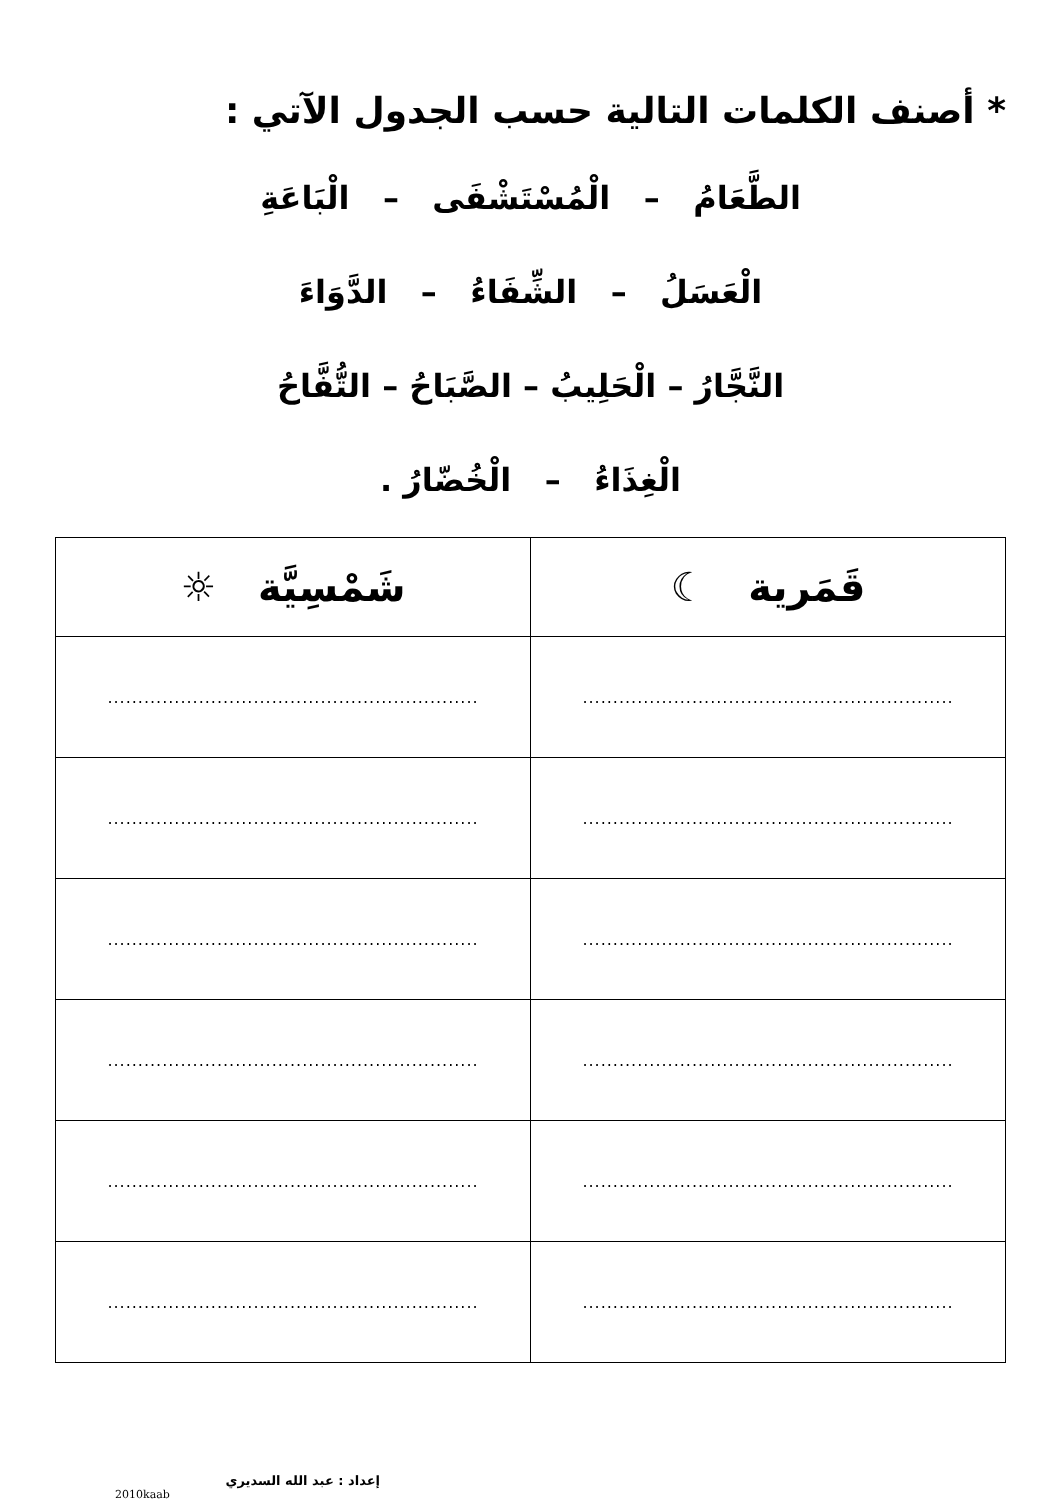* أصنف الكلمات التالية حسب الجدول الآتي :
الطَّعَامُ – الْمُسْتَشْفَى – الْبَاعَةِ
الْعَسَلُ – الشِّفَاءُ – الدَّوَاءَ
النَّجَّارُ – الْحَلِيبُ – الصَّبَاحُ – التُّفَّاحُ
الْغِذَاءُ – الْخُضّارُ .
| قَمَرية ☾ | شَمْسِيَّة ☼ |
| --- | --- |
| ............................................................. | ............................................................. |
| ............................................................. | ............................................................. |
| ............................................................. | ............................................................. |
| ............................................................. | ............................................................. |
| ............................................................. | ............................................................. |
| ............................................................. | ............................................................. |
إعداد : عبد الله السديري
2010kaab